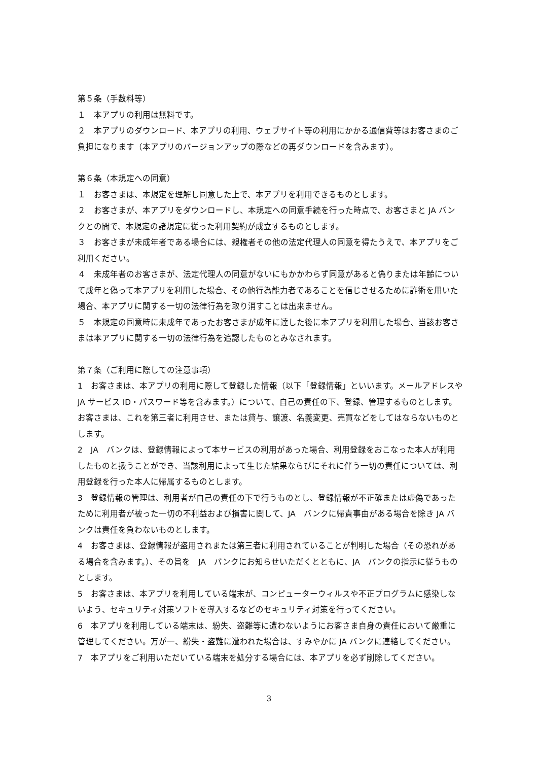第５条（手数料等）
１　本アプリの利用は無料です。
２　本アプリのダウンロード、本アプリの利用、ウェブサイト等の利用にかかる通信費等はお客さまのご負担になります（本アプリのバージョンアップの際などの再ダウンロードを含みます）。
第６条（本規定への同意）
１　お客さまは、本規定を理解し同意した上で、本アプリを利用できるものとします。
２　お客さまが、本アプリをダウンロードし、本規定への同意手続を行った時点で、お客さまと JA バンクとの間で、本規定の諸規定に従った利用契約が成立するものとします。
３　お客さまが未成年者である場合には、親権者その他の法定代理人の同意を得たうえで、本アプリをご利用ください。
４　未成年者のお客さまが、法定代理人の同意がないにもかかわらず同意があると偽りまたは年齢について成年と偽って本アプリを利用した場合、その他行為能力者であることを信じさせるために詐術を用いた場合、本アプリに関する一切の法律行為を取り消すことは出来ません。
５　本規定の同意時に未成年であったお客さまが成年に達した後に本アプリを利用した場合、当該お客さまは本アプリに関する一切の法律行為を追認したものとみなされます。
第７条（ご利用に際しての注意事項）
1　お客さまは、本アプリの利用に際して登録した情報（以下「登録情報」といいます。メールアドレスや JA サービス ID・パスワード等を含みます。）について、自己の責任の下、登録、管理するものとします。お客さまは、これを第三者に利用させ、または貸与、譲渡、名義変更、売買などをしてはならないものとします。
2　JA　バンクは、登録情報によって本サービスの利用があった場合、利用登録をおこなった本人が利用したものと扱うことができ、当該利用によって生じた結果ならびにそれに伴う一切の責任については、利用登録を行った本人に帰属するものとします。
3　登録情報の管理は、利用者が自己の責任の下で行うものとし、登録情報が不正確または虚偽であったために利用者が被った一切の不利益および損害に関して、JA　バンクに帰責事由がある場合を除き JA バンクは責任を負わないものとします。
4　お客さまは、登録情報が盗用されまたは第三者に利用されていることが判明した場合（その恐れがある場合を含みます。）、その旨を　JA　バンクにお知らせいただくとともに、JA　バンクの指示に従うものとします。
5　お客さまは、本アプリを利用している端末が、コンピューターウィルスや不正プログラムに感染しないよう、セキュリティ対策ソフトを導入するなどのセキュリティ対策を行ってください。
6　本アプリを利用している端末は、紛失、盗難等に遭わないようにお客さま自身の責任において厳重に管理してください。万が一、紛失・盗難に遭われた場合は、すみやかに JA バンクに連絡してください。
7　本アプリをご利用いただいている端末を処分する場合には、本アプリを必ず削除してください。
3